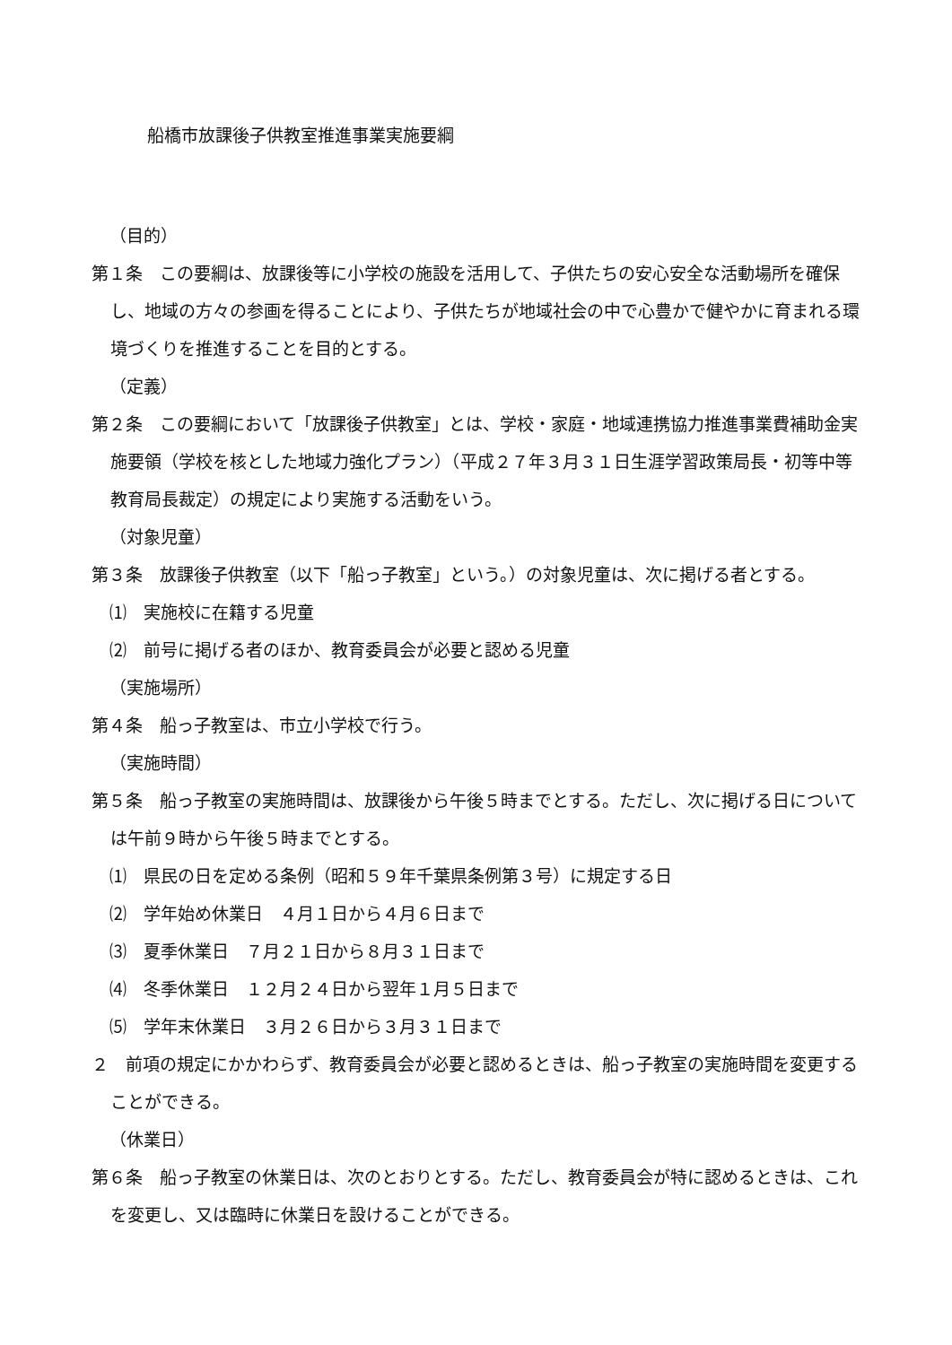船橋市放課後子供教室推進事業実施要綱
（目的）
第１条　この要綱は、放課後等に小学校の施設を活用して、子供たちの安心安全な活動場所を確保し、地域の方々の参画を得ることにより、子供たちが地域社会の中で心豊かで健やかに育まれる環境づくりを推進することを目的とする。
（定義）
第２条　この要綱において「放課後子供教室」とは、学校・家庭・地域連携協力推進事業費補助金実施要領（学校を核とした地域力強化プラン）（平成２７年３月３１日生涯学習政策局長・初等中等教育局長裁定）の規定により実施する活動をいう。
（対象児童）
第３条　放課後子供教室（以下「船っ子教室」という。）の対象児童は、次に掲げる者とする。
⑴　実施校に在籍する児童
⑵　前号に掲げる者のほか、教育委員会が必要と認める児童
（実施場所）
第４条　船っ子教室は、市立小学校で行う。
（実施時間）
第５条　船っ子教室の実施時間は、放課後から午後５時までとする。ただし、次に掲げる日については午前９時から午後５時までとする。
⑴　県民の日を定める条例（昭和５９年千葉県条例第３号）に規定する日
⑵　学年始め休業日　４月１日から４月６日まで
⑶　夏季休業日　７月２１日から８月３１日まで
⑷　冬季休業日　１２月２４日から翌年１月５日まで
⑸　学年末休業日　３月２６日から３月３１日まで
２　前項の規定にかかわらず、教育委員会が必要と認めるときは、船っ子教室の実施時間を変更することができる。
（休業日）
第６条　船っ子教室の休業日は、次のとおりとする。ただし、教育委員会が特に認めるときは、これを変更し、又は臨時に休業日を設けることができる。